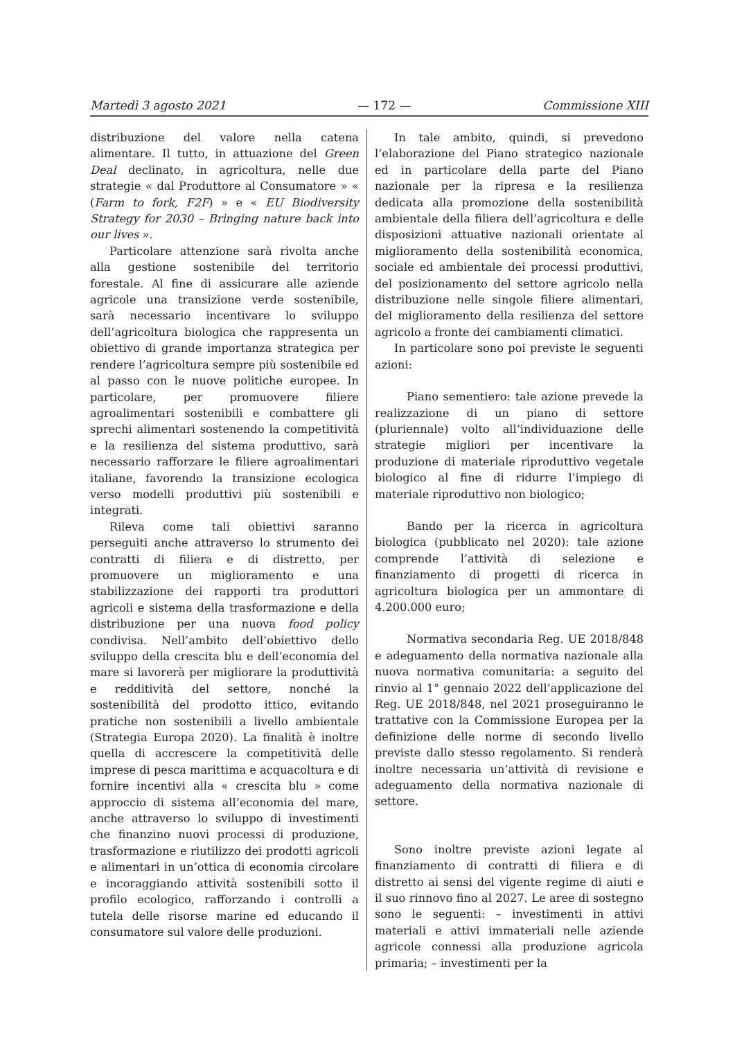Martedì 3 agosto 2021 — 172 — Commissione XIII
distribuzione del valore nella catena alimentare. Il tutto, in attuazione del Green Deal declinato, in agricoltura, nelle due strategie « dal Produttore al Consumatore » « (Farm to fork, F2F) » e « EU Biodiversity Strategy for 2030 – Bringing nature back into our lives ».
Particolare attenzione sarà rivolta anche alla gestione sostenibile del territorio forestale. Al fine di assicurare alle aziende agricole una transizione verde sostenibile, sarà necessario incentivare lo sviluppo dell’agricoltura biologica che rappresenta un obiettivo di grande importanza strategica per rendere l’agricoltura sempre più sostenibile ed al passo con le nuove politiche europee. In particolare, per promuovere filiere agroalimentari sostenibili e combattere gli sprechi alimentari sostenendo la competitività e la resilienza del sistema produttivo, sarà necessario rafforzare le filiere agroalimentari italiane, favorendo la transizione ecologica verso modelli produttivi più sostenibili e integrati.
Rileva come tali obiettivi saranno perseguiti anche attraverso lo strumento dei contratti di filiera e di distretto, per promuovere un miglioramento e una stabilizzazione dei rapporti tra produttori agricoli e sistema della trasformazione e della distribuzione per una nuova food policy condivisa. Nell’ambito dell’obiettivo dello sviluppo della crescita blu e dell’economia del mare si lavorerà per migliorare la produttività e redditività del settore, nonché la sostenibilità del prodotto ittico, evitando pratiche non sostenibili a livello ambientale (Strategia Europa 2020). La finalità è inoltre quella di accrescere la competitività delle imprese di pesca marittima e acquacoltura e di fornire incentivi alla « crescita blu » come approccio di sistema all’economia del mare, anche attraverso lo sviluppo di investimenti che finanzino nuovi processi di produzione, trasformazione e riutilizzo dei prodotti agricoli e alimentari in un’ottica di economia circolare e incoraggiando attività sostenibili sotto il profilo ecologico, rafforzando i controlli a tutela delle risorse marine ed educando il consumatore sul valore delle produzioni.
In tale ambito, quindi, si prevedono l’elaborazione del Piano strategico nazionale ed in particolare della parte del Piano nazionale per la ripresa e la resilienza dedicata alla promozione della sostenibilità ambientale della filiera dell’agricoltura e delle disposizioni attuative nazionali orientate al miglioramento della sostenibilità economica, sociale ed ambientale dei processi produttivi, del posizionamento del settore agricolo nella distribuzione nelle singole filiere alimentari, del miglioramento della resilienza del settore agricolo a fronte dei cambiamenti climatici.
In particolare sono poi previste le seguenti azioni:
Piano sementiero: tale azione prevede la realizzazione di un piano di settore (pluriennale) volto all’individuazione delle strategie migliori per incentivare la produzione di materiale riproduttivo vegetale biologico al fine di ridurre l’impiego di materiale riproduttivo non biologico;
Bando per la ricerca in agricoltura biologica (pubblicato nel 2020): tale azione comprende l’attività di selezione e finanziamento di progetti di ricerca in agricoltura biologica per un ammontare di 4.200.000 euro;
Normativa secondaria Reg. UE 2018/848 e adeguamento della normativa nazionale alla nuova normativa comunitaria: a seguito del rinvio al 1° gennaio 2022 dell’applicazione del Reg. UE 2018/848, nel 2021 proseguiranno le trattative con la Commissione Europea per la definizione delle norme di secondo livello previste dallo stesso regolamento. Si renderà inoltre necessaria un’attività di revisione e adeguamento della normativa nazionale di settore.
Sono inoltre previste azioni legate al finanziamento di contratti di filiera e di distretto ai sensi del vigente regime di aiuti e il suo rinnovo fino al 2027. Le aree di sostegno sono le seguenti: – investimenti in attivi materiali e attivi immateriali nelle aziende agricole connessi alla produzione agricola primaria; – investimenti per la